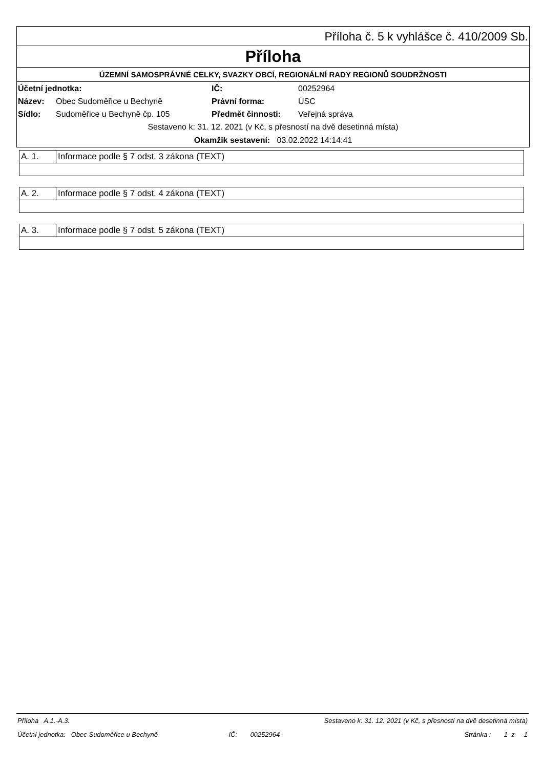Příloha č. 5 k vyhlášce č. 410/2009 Sb.
Příloha
ÚZEMNÍ SAMOSPRÁVNÉ CELKY, SVAZKY OBCÍ, REGIONÁLNÍ RADY REGIONŮ SOUDRŽNOSTI
| Účetní jednotka: | | IČ: | 00252964 |
| Název: | Obec Sudoměřice u Bechyně | Právní forma: | ÚSC |
| Sídlo: | Sudoměřice u Bechyně čp. 105 | Předmět činnosti: | Veřejná správa |
Sestaveno k: 31. 12. 2021 (v Kč, s přesností na dvě desetinná místa)
Okamžik sestavení: 03.02.2022 14:14:41
| A. 1. | Informace podle § 7 odst. 3 zákona (TEXT) |
| A. 2. | Informace podle § 7 odst. 4 zákona (TEXT) |
| A. 3. | Informace podle § 7 odst. 5 zákona (TEXT) |
| Příloha A.1.-A.3. | | Sestaveno k: 31. 12. 2021 (v Kč, s přesností na dvě desetinná místa) | | |
| Účetní jednotka: Obec Sudoměřice u Bechyně | | IČ: 00252964 | | Stránka : 1 z 1 |